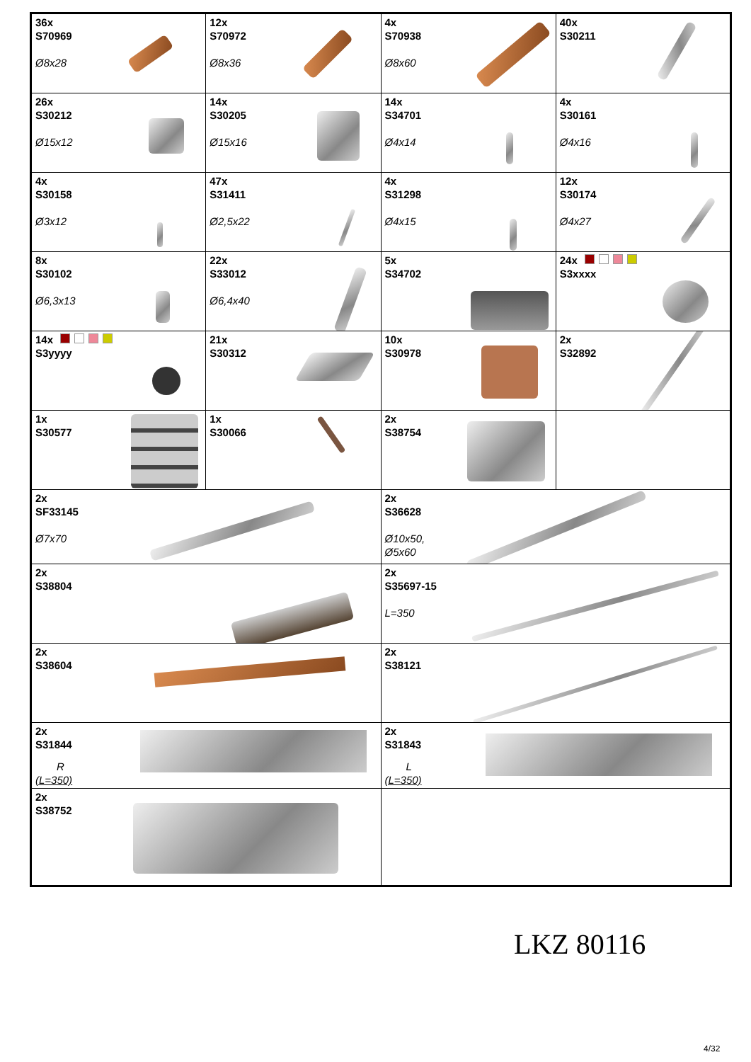| 36x S70969 Ø8x28 | 12x S70972 Ø8x36 | 4x S70938 Ø8x60 | 40x S30211 |
| 26x S30212 Ø15x12 | 14x S30205 Ø15x16 | 14x S34701 Ø4x14 | 4x S30161 Ø4x16 |
| 4x S30158 Ø3x12 | 47x S31411 Ø2,5x22 | 4x S31298 Ø4x15 | 12x S30174 Ø4x27 |
| 8x S30102 Ø6,3x13 | 22x S33012 Ø6,4x40 | 5x S34702 | 24x S3xxxx |
| 14x S3yyyy | 21x S30312 | 10x S30978 | 2x S32892 |
| 1x S30577 | 1x S30066 | 2x S38754 | |
| 2x SF33145 Ø7x70 | | 2x S36628 Ø10x50, Ø5x60 | |
| 2x S38804 | | 2x S35697-15 L=350 | |
| 2x S38604 | | 2x S38121 | |
| 2x S31844 R (L=350) | | 2x S31843 L (L=350) | |
| 2x S38752 | | | |
LKZ 80116
4/32